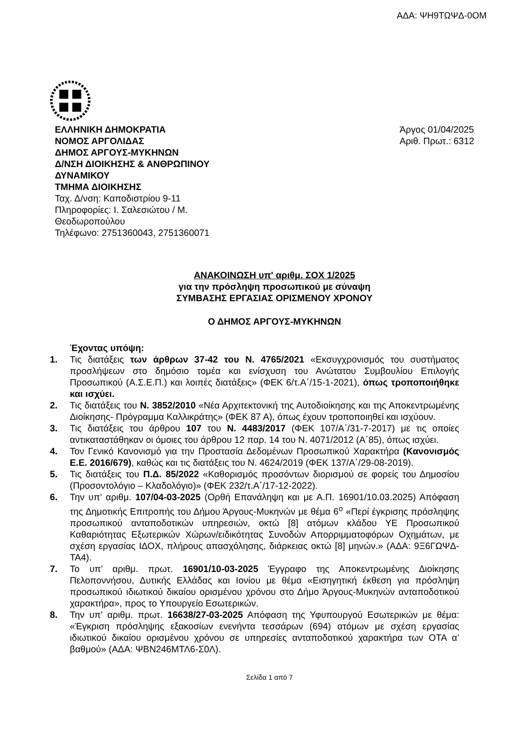ΑΔΑ: ΨΗ9ΤΩΨΔ-0ΟΜ
ΕΛΛΗΝΙΚΗ ΔΗΜΟΚΡΑΤΙΑ
ΝΟΜΟΣ ΑΡΓΟΛΙΔΑΣ
ΔΗΜΟΣ ΑΡΓΟΥΣ-ΜΥΚΗΝΩΝ
Δ/ΝΣΗ ΔΙΟΙΚΗΣΗΣ & ΑΝΘΡΩΠΙΝΟΥ ΔΥΝΑΜΙΚΟΥ
ΤΜΗΜΑ ΔΙΟΙΚΗΣΗΣ
Ταχ. Δ/νση: Καποδιστρίου 9-11
Πληροφορίες: Ι. Σαλεσιώτου / Μ. Θεοδωροπούλου
Τηλέφωνο: 2751360043, 2751360071
Άργος 01/04/2025
Αριθ. Πρωτ.: 6312
ΑΝΑΚΟΙΝΩΣΗ υπ' αριθμ. ΣΟΧ 1/2025
για την πρόσληψη προσωπικού με σύναψη
ΣΥΜΒΑΣΗΣ ΕΡΓΑΣΙΑΣ ΟΡΙΣΜΕΝΟΥ ΧΡΟΝΟΥ
Ο ΔΗΜΟΣ ΑΡΓΟΥΣ-ΜΥΚΗΝΩΝ
Έχοντας υπόψη:
1. Τις διατάξεις των άρθρων 37-42 του Ν. 4765/2021 «Εκσυγχρονισμός του συστήματος προσλήψεων στο δημόσιο τομέα και ενίσχυση του Ανώτατου Συμβουλίου Επιλογής Προσωπικού (Α.Σ.Ε.Π.) και λοιπές διατάξεις» (ΦΕΚ 6/τ.Α΄/15-1-2021), όπως τροποποιήθηκε και ισχύει.
2. Τις διατάξεις του Ν. 3852/2010 «Νέα Αρχιτεκτονική της Αυτοδιοίκησης και της Αποκεντρωμένης Διοίκησης- Πρόγραμμα Καλλικράτης» (ΦΕΚ 87 Α), όπως έχουν τροποποιηθεί και ισχύουν.
3. Τις διατάξεις του άρθρου 107 του Ν. 4483/2017 (ΦΕΚ 107/Α΄/31-7-2017) με τις οποίες αντικαταστάθηκαν οι όμοιες του άρθρου 12 παρ. 14 του Ν. 4071/2012 (Α΄85), όπως ισχύει.
4. Τον Γενικό Κανονισμό για την Προστασία Δεδομένων Προσωπικού Χαρακτήρα (Κανονισμός Ε.Ε. 2016/679), καθώς και τις διατάξεις του Ν. 4624/2019 (ΦΕΚ 137/Α΄/29-08-2019).
5. Τις διατάξεις του Π.Δ. 85/2022 «Καθορισμός προσόντων διορισμού σε φορείς του Δημοσίου (Προσοντολόγιο – Κλαδολόγιο)» (ΦΕΚ 232/τ.Α΄/17-12-2022).
6. Την υπ’ αριθμ. 107/04-03-2025 (Ορθή Επανάληψη και με Α.Π. 16901/10.03.2025) Απόφαση της Δημοτικής Επιτροπής του Δήμου Άργους-Μυκηνών με θέμα 6<sup>ο</sup> «Περί έγκρισης πρόσληψης προσωπικού ανταποδοτικών υπηρεσιών, οκτώ [8] ατόμων κλάδου ΥΕ Προσωπικού Καθαριότητας Εξωτερικών Χώρων/ειδικότητας Συνοδών Απορριμματοφόρων Οχημάτων, με σχέση εργασίας ΙΔΟΧ, πλήρους απασχόλησης, διάρκειας οκτώ [8] μηνών.» (ΑΔΑ: 9Ξ6ΓΩΨΔ-ΤΑ4).
7. Το υπ’ αριθμ. πρωτ. 16901/10-03-2025 Έγγραφο της Αποκεντρωμένης Διοίκησης Πελοποννήσου, Δυτικής Ελλάδας και Ιονίου με θέμα «Εισηγητική έκθεση για πρόσληψη προσωπικού ιδιωτικού δικαίου ορισμένου χρόνου στο Δήμο Άργους-Μυκηνών ανταποδοτικού χαρακτήρα», προς το Υπουργείο Εσωτερικών.
8. Την υπ' αριθμ. πρωτ. 16638/27-03-2025 Απόφαση της Υφυπουργού Εσωτερικών με θέμα: «Έγκριση πρόσληψης εξακοσίων ενενήντα τεσσάρων (694) ατόμων με σχέση εργασίας ιδιωτικού δικαίου ορισμένου χρόνου σε υπηρεσίες ανταποδοτικού χαρακτήρα των ΟΤΑ α’ βαθμού» (ΑΔΑ: ΨΒΝ246ΜΤΛ6-Σ0Λ).
Σελίδα 1 από 7